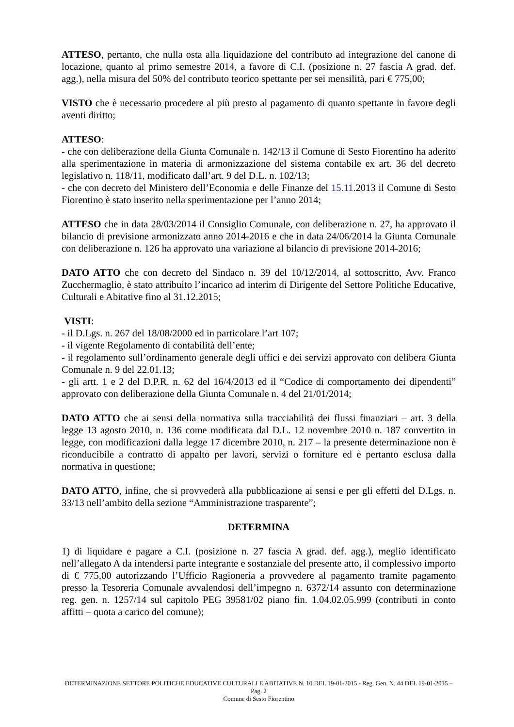ATTESO, pertanto, che nulla osta alla liquidazione del contributo ad integrazione del canone di locazione, quanto al primo semestre 2014, a favore di C.I. (posizione n. 27 fascia A grad. def. agg.), nella misura del 50% del contributo teorico spettante per sei mensilità, pari € 775,00;
VISTO che è necessario procedere al più presto al pagamento di quanto spettante in favore degli aventi diritto;
ATTESO:
- che con deliberazione della Giunta Comunale n. 142/13 il Comune di Sesto Fiorentino ha aderito alla sperimentazione in materia di armonizzazione del sistema contabile ex art. 36 del decreto legislativo n. 118/11, modificato dall’art. 9 del D.L. n. 102/13;
- che con decreto del Ministero dell’Economia e delle Finanze del 15.11. 2013 il Comune di Sesto Fiorentino è stato inserito nella sperimentazione per l’anno 2014;
ATTESO che in data 28/03/2014 il Consiglio Comunale, con deliberazione n. 27, ha approvato il bilancio di previsione armonizzato anno 2014-2016 e che in data 24/06/2014 la Giunta Comunale con deliberazione n. 126 ha approvato una variazione al bilancio di previsione 2014-2016;
DATO ATTO che con decreto del Sindaco n. 39 del 10/12/2014, al sottoscritto, Avv. Franco Zucchermaglio, è stato attribuito l’incarico ad interim di Dirigente del Settore Politiche Educative, Culturali e Abitative fino al 31.12.2015;
VISTI:
- il D.Lgs. n. 267 del 18/08/2000 ed in particolare l’art 107;
- il vigente Regolamento di contabilità dell’ente;
- il regolamento sull’ordinamento generale degli uffici e dei servizi approvato con delibera Giunta Comunale n. 9 del 22.01.13;
- gli artt. 1 e 2 del D.P.R. n. 62 del 16/4/2013 ed il “Codice di comportamento dei dipendenti” approvato con deliberazione della Giunta Comunale n. 4 del 21/01/2014;
DATO ATTO che ai sensi della normativa sulla tracciabilità dei flussi finanziari – art. 3 della legge 13 agosto 2010, n. 136 come modificata dal D.L. 12 novembre 2010 n. 187 convertito in legge, con modificazioni dalla legge 17 dicembre 2010, n. 217 – la presente determinazione non è riconducibile a contratto di appalto per lavori, servizi o forniture ed è pertanto esclusa dalla normativa in questione;
DATO ATTO, infine, che si provvederà alla pubblicazione ai sensi e per gli effetti del D.Lgs. n. 33/13 nell’ambito della sezione “Amministrazione trasparente”;
DETERMINA
1) di liquidare e pagare a C.I. (posizione n. 27 fascia A grad. def. agg.), meglio identificato nell’allegato A da intendersi parte integrante e sostanziale del presente atto, il complessivo importo di € 775,00 autorizzando l’Ufficio Ragioneria a provvedere al pagamento tramite pagamento presso la Tesoreria Comunale avvalendosi dell’impegno n. 6372/14 assunto con determinazione reg. gen. n. 1257/14 sul capitolo PEG 39581/02 piano fin. 1.04.02.05.999 (contributi in conto affitti – quota a carico del comune);
DETERMINAZIONE SETTORE POLITICHE EDUCATIVE CULTURALI E ABITATIVE N. 10 DEL 19-01-2015 - Reg. Gen. N. 44 DEL 19-01-2015 – Pag. 2
Comune di Sesto Fiorentino